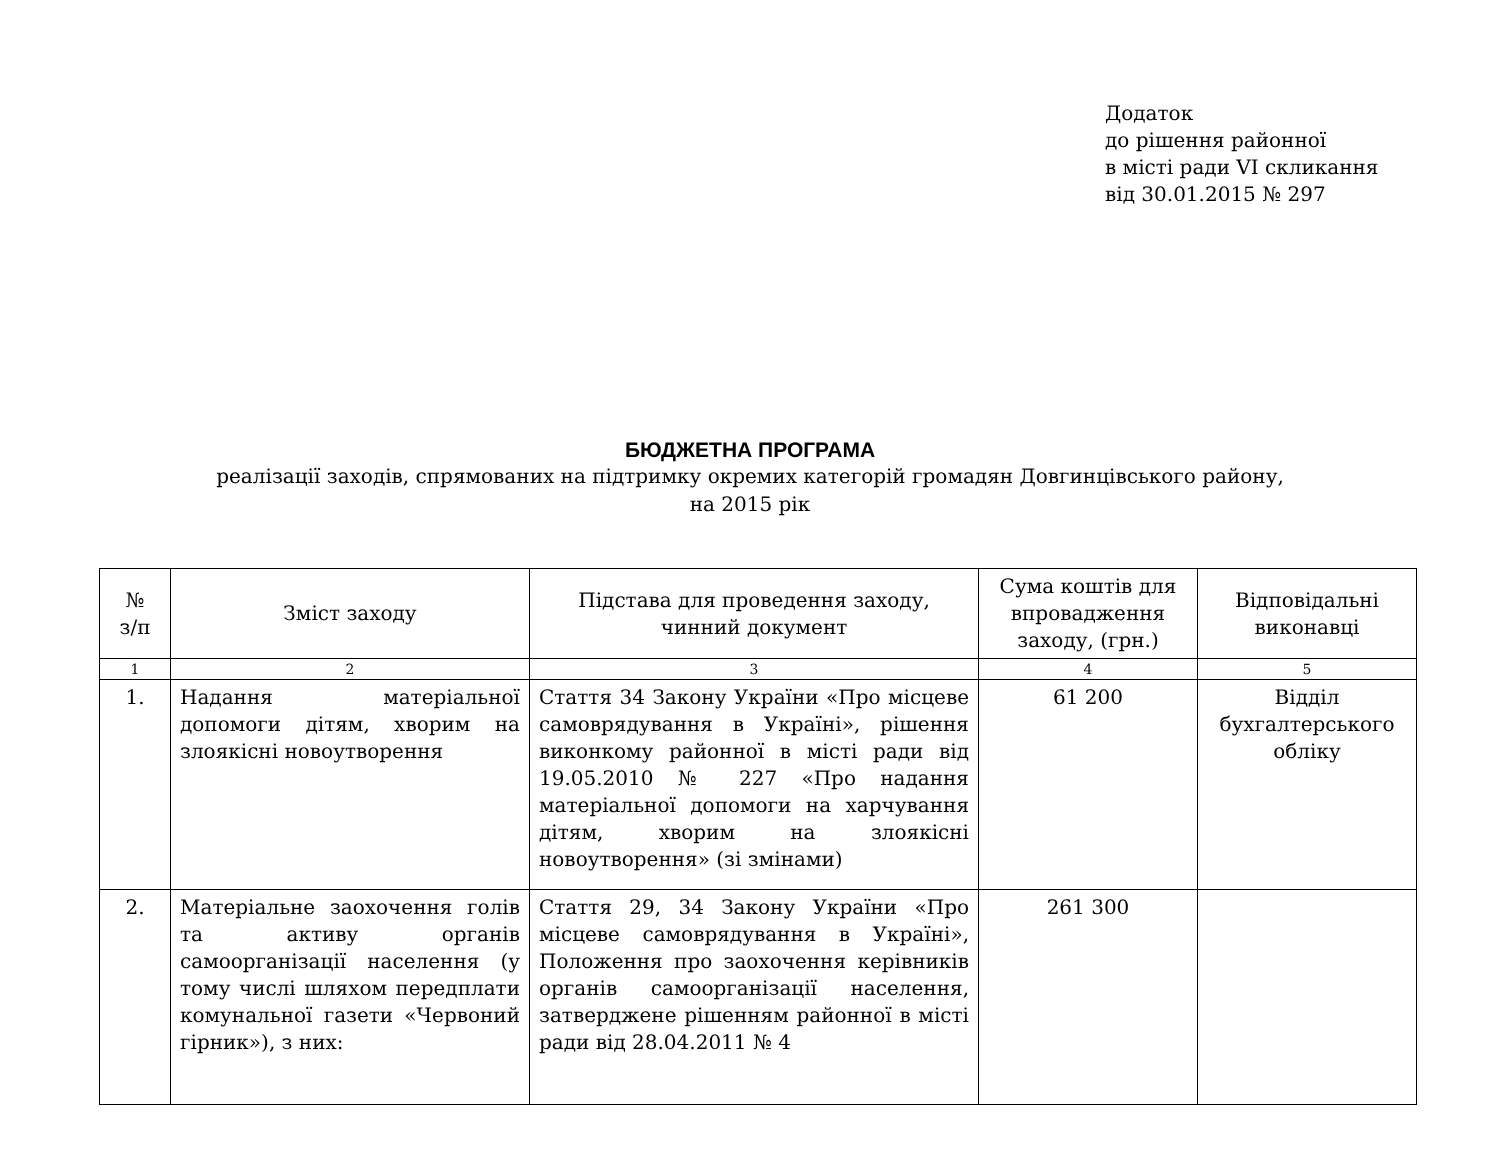Додаток
до рішення районної
в місті ради VI скликання
від 30.01.2015 № 297
БЮДЖЕТНА ПРОГРАМА
реалізації заходів, спрямованих на підтримку окремих категорій громадян Довгинцівського району,
на 2015 рік
| № з/п | Зміст заходу | Підстава для проведення заходу, чинний документ | Сума коштів для впровадження заходу, (грн.) | Відповідальні виконавці |
| --- | --- | --- | --- | --- |
| 1 | 2 | 3 | 4 | 5 |
| 1. | Надання матеріальної допомоги дітям, хворим на злоякісні новоутворення | Стаття 34 Закону України «Про місцеве самоврядування в Україні», рішення виконкому районної в місті ради від 19.05.2010 № 227 «Про надання матеріальної допомоги на харчування дітям, хворим на злоякісні новоутворення» (зі змінами) | 61 200 | Відділ бухгалтерського обліку |
| 2. | Матеріальне заохочення голів та активу органів самоорганізації населення (у тому числі шляхом передплати комунальної газети «Червоний гірник»), з них: | Стаття 29, 34 Закону України «Про місцеве самоврядування в Україні», Положення про заохочення керівників органів самоорганізації населення, затверджене рішенням районної в місті ради від 28.04.2011 № 4 | 261 300 | |